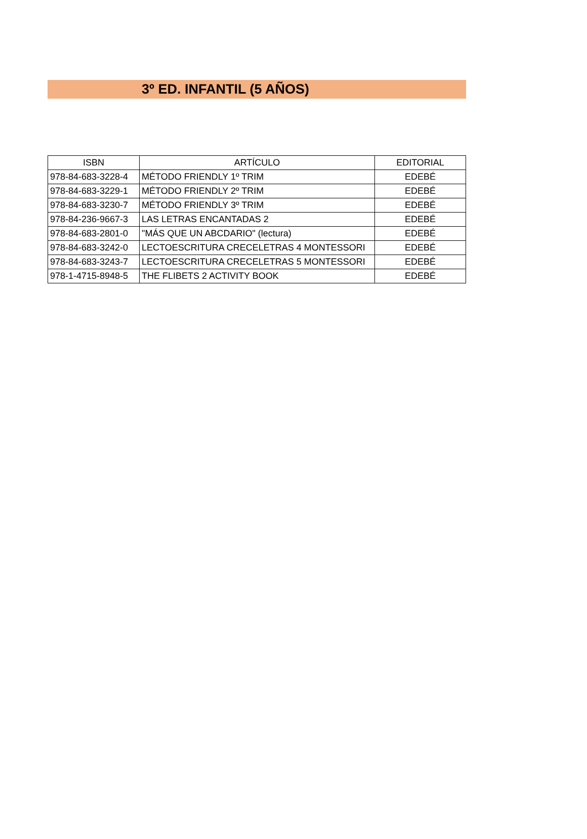3º ED. INFANTIL (5 AÑOS)
| ISBN | ARTÍCULO | EDITORIAL |
| --- | --- | --- |
| 978-84-683-3228-4 | MÉTODO FRIENDLY 1º TRIM | EDEBÉ |
| 978-84-683-3229-1 | MÉTODO FRIENDLY 2º TRIM | EDEBÉ |
| 978-84-683-3230-7 | MÉTODO FRIENDLY 3º TRIM | EDEBÉ |
| 978-84-236-9667-3 | LAS LETRAS ENCANTADAS 2 | EDEBÉ |
| 978-84-683-2801-0 | "MÁS QUE UN ABCDARIO" (lectura) | EDEBÉ |
| 978-84-683-3242-0 | LECTOESCRITURA CRECELETRAS 4 MONTESSORI | EDEBÉ |
| 978-84-683-3243-7 | LECTOESCRITURA CRECELETRAS 5 MONTESSORI | EDEBÉ |
| 978-1-4715-8948-5 | THE FLIBETS 2 ACTIVITY BOOK | EDEBÉ |